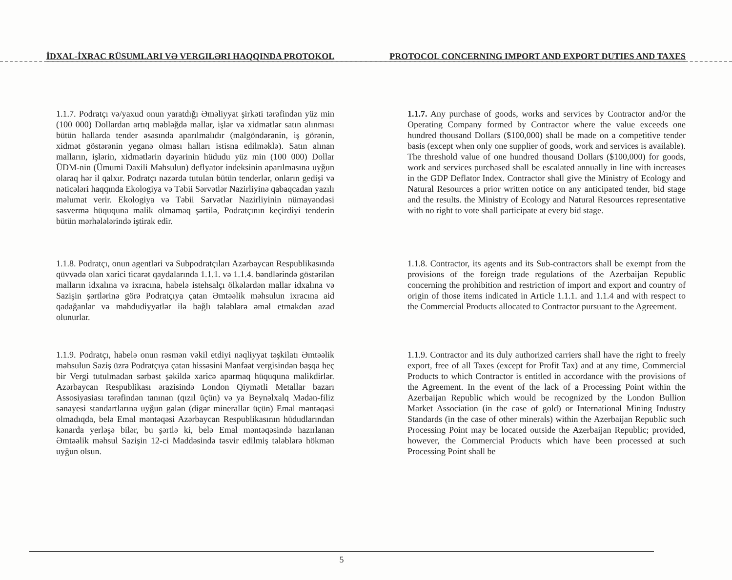İDXAL-İXRAC RÜSUMLARI VƏ VERGILƏRI HAQQINDA PROTOKOL PROTOCOL CONCERNING IMPORT AND EXPORT DUTIES AND TAXES
1.1.7. Podratçı və/yaxud onun yaratdığı Əməliyyat şirkəti tərəfindən yüz min (100 000) Dollardan artıq məbləğdə mallar, işlər və xidmətlər satın alınması bütün hallarda tender əsasında aparılmalıdır (malgöndərənin, iş görənin, xidmət göstərənin yeganə olması halları istisna edilməklə). Satın alınan malların, işlərin, xidmətlərin dəyərinin hüdudu yüz min (100 000) Dollar ÜDM-nin (Ümumi Daxili Məhsulun) deflyator indeksinin aparılmasına uyğun olaraq hər il qalxır. Podratçı nəzərdə tutulan bütün tenderlər, onların gedişi və nəticələri haqqında Ekologiya və Təbii Sərvətlər Nazirliyinə qabaqcadan yazılı məlumat verir. Ekologiya və Təbii Sərvətlər Nazirliyinin nümayəndəsi səsvermə hüququna malik olmamaq şərtilə, Podratçının keçirdiyi tenderin bütün mərhələlərində iştirak edir.
1.1.7. Any purchase of goods, works and services by Contractor and/or the Operating Company formed by Contractor where the value exceeds one hundred thousand Dollars ($100,000) shall be made on a competitive tender basis (except when only one supplier of goods, work and services is available). The threshold value of one hundred thousand Dollars ($100,000) for goods, work and services purchased shall be escalated annually in line with increases in the GDP Deflator Index. Contractor shall give the Ministry of Ecology and Natural Resources a prior written notice on any anticipated tender, bid stage and the results. the Ministry of Ecology and Natural Resources representative with no right to vote shall participate at every bid stage.
1.1.8. Podratçı, onun agentləri və Subpodratçıları Azərbaycan Respublikasında qüvvədə olan xarici ticarət qaydalarında 1.1.1. və 1.1.4. bəndlərində göstərilən malların idxalına və ixracına, habelə istehsalçı ölkələrdən mallar idxalına və Sazişin şərtlərinə görə Podratçıya çatan Əmtəəlik məhsulun ixracına aid qadağanlar və məhdudiyyətlər ilə bağlı tələblərə əməl etməkdən azad olunurlar.
1.1.8. Contractor, its agents and its Sub-contractors shall be exempt from the provisions of the foreign trade regulations of the Azerbaijan Republic concerning the prohibition and restriction of import and export and country of origin of those items indicated in Article 1.1.1. and 1.1.4 and with respect to the Commercial Products allocated to Contractor pursuant to the Agreement.
1.1.9. Podratçı, habelə onun rəsmən vəkil etdiyi nəqliyyat təşkilatı Əmtəəlik məhsulun Saziş üzrə Podratçıya çatan hissəsini Mənfəət vergisindən başqa heç bir Vergi tutulmadan sərbəst şəkildə xaricə aparmaq hüququna malikdirlər. Azərbaycan Respublikası ərazisində London Qiymətli Metallar bazarı Assosiyasiası tərəfindən tanınan (qızıl üçün) və ya Beynəlxalq Mədən-filiz sənayesi standartlarına uyğun gələn (digər minerallar üçün) Emal məntəqəsi olmadıqda, belə Emal məntəqəsi Azərbaycan Respublikasının hüdudlarından kənarda yerləşə bilər, bu şərtlə ki, belə Emal məntəqəsində hazırlanan Əmtəəlik məhsul Sazişin 12-ci Maddəsində təsvir edilmiş tələblərə hökmən uyğun olsun.
1.1.9. Contractor and its duly authorized carriers shall have the right to freely export, free of all Taxes (except for Profit Tax) and at any time, Commercial Products to which Contractor is entitled in accordance with the provisions of the Agreement. In the event of the lack of a Processing Point within the Azerbaijan Republic which would be recognized by the London Bullion Market Association (in the case of gold) or International Mining Industry Standards (in the case of other minerals) within the Azerbaijan Republic such Processing Point may be located outside the Azerbaijan Republic; provided, however, the Commercial Products which have been processed at such Processing Point shall be
5